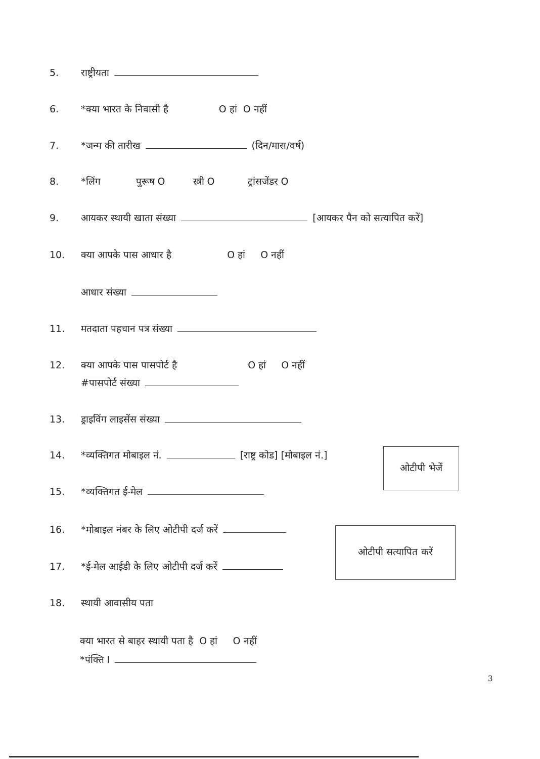5. राष्ट्रीयता
6. *क्या भारत के निवासी है O हां O नहीं
7. *जन्म की तारीख (दिन/मास/वर्ष)
8. *लिंग पुरूष O स्त्री O ट्रांसजेंडर O
9. आयकर स्थायी खाता संख्या [आयकर पैन को सत्यापित करें]
10. क्या आपके पास आधार है O हां O नहीं
आधार संख्या
11. मतदाता पहचान पत्र संख्या
12. क्या आपके पास पासपोर्ट है O हां O नहीं
#पासपोर्ट संख्या
13. ड्राइविंग लाइसेंस संख्या
14. *व्यक्तिगत मोबाइल नं. [राष्ट्र कोड] [मोबाइल नं.]
ओटीपी भेजें
15. *व्यक्तिगत ई-मेल
16. *मोबाइल नंबर के लिए ओटीपी दर्ज करें
ओटीपी सत्यापित करें
17. *ई-मेल आईडी के लिए ओटीपी दर्ज करें
18. स्थायी आवासीय पता
क्या भारत से बाहर स्थायी पता है O हां O नहीं
*पंक्ति I
3